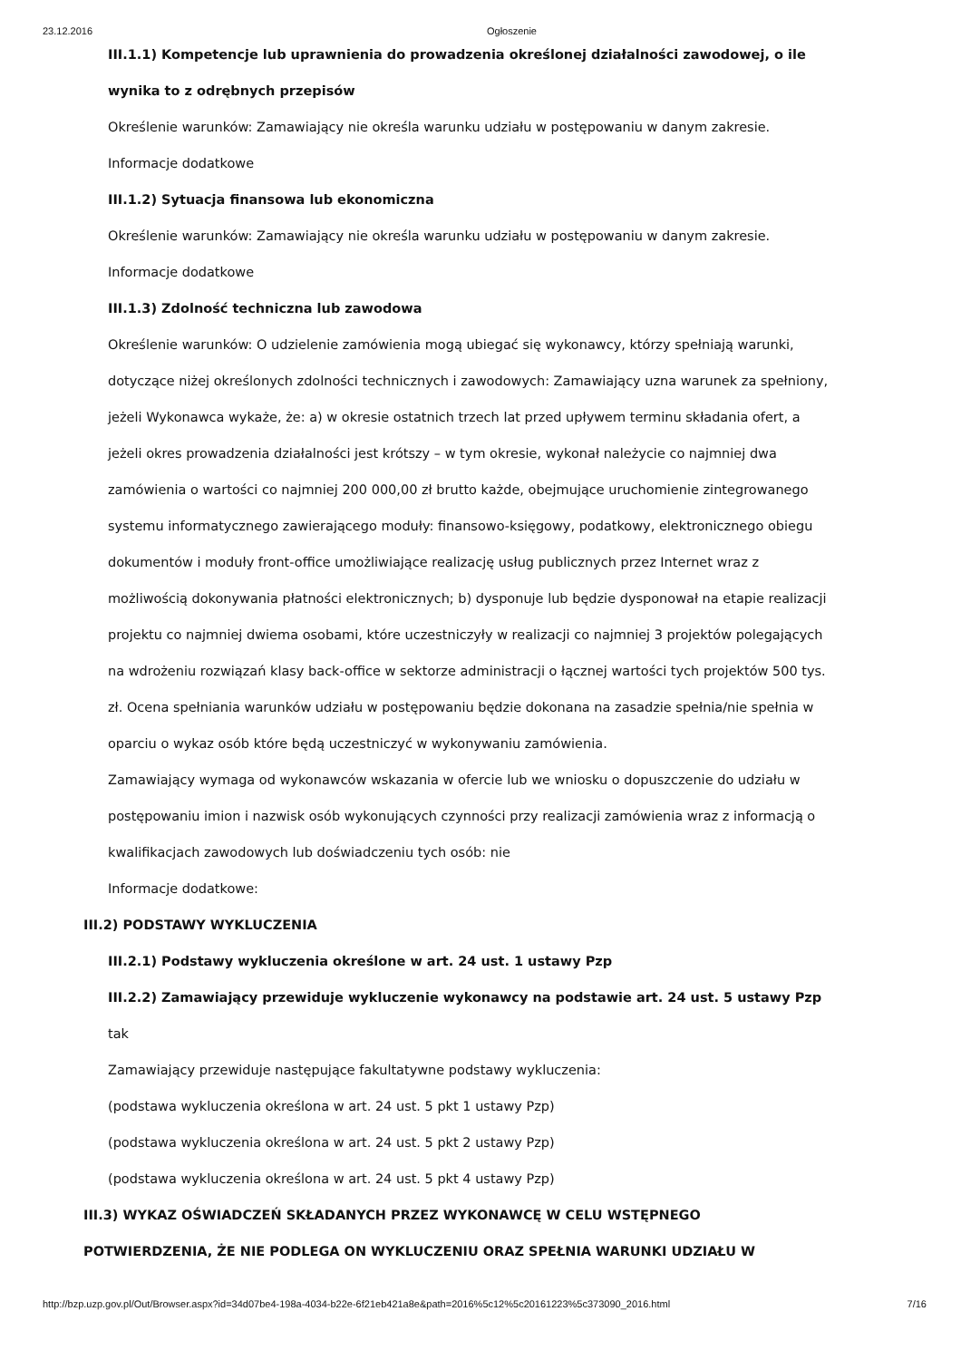23.12.2016 Ogłoszenie
III.1.1) Kompetencje lub uprawnienia do prowadzenia określonej działalności zawodowej, o ile wynika to z odrębnych przepisów
Określenie warunków: Zamawiający nie określa warunku udziału w postępowaniu w danym zakresie.
Informacje dodatkowe
III.1.2) Sytuacja finansowa lub ekonomiczna
Określenie warunków: Zamawiający nie określa warunku udziału w postępowaniu w danym zakresie.
Informacje dodatkowe
III.1.3) Zdolność techniczna lub zawodowa
Określenie warunków: O udzielenie zamówienia mogą ubiegać się wykonawcy, którzy spełniają warunki, dotyczące niżej określonych zdolności technicznych i zawodowych: Zamawiający uzna warunek za spełniony, jeżeli Wykonawca wykaże, że: a) w okresie ostatnich trzech lat przed upływem terminu składania ofert, a jeżeli okres prowadzenia działalności jest krótszy – w tym okresie, wykonał należycie co najmniej dwa zamówienia o wartości co najmniej 200 000,00 zł brutto każde, obejmujące uruchomienie zintegrowanego systemu informatycznego zawierającego moduły: finansowo-księgowy, podatkowy, elektronicznego obiegu dokumentów i moduły front-office umożliwiające realizację usług publicznych przez Internet wraz z możliwością dokonywania płatności elektronicznych; b) dysponuje lub będzie dysponował na etapie realizacji projektu co najmniej dwiema osobami, które uczestniczyły w realizacji co najmniej 3 projektów polegających na wdrożeniu rozwiązań klasy back-office w sektorze administracji o łącznej wartości tych projektów 500 tys. zł. Ocena spełniania warunków udziału w postępowaniu będzie dokonana na zasadzie spełnia/nie spełnia w oparciu o wykaz osób które będą uczestniczyć w wykonywaniu zamówienia.
Zamawiający wymaga od wykonawców wskazania w ofercie lub we wniosku o dopuszczenie do udziału w postępowaniu imion i nazwisk osób wykonujących czynności przy realizacji zamówienia wraz z informacją o kwalifikacjach zawodowych lub doświadczeniu tych osób: nie
Informacje dodatkowe:
III.2) PODSTAWY WYKLUCZENIA
III.2.1) Podstawy wykluczenia określone w art. 24 ust. 1 ustawy Pzp
III.2.2) Zamawiający przewiduje wykluczenie wykonawcy na podstawie art. 24 ust. 5 ustawy Pzp tak
Zamawiający przewiduje następujące fakultatywne podstawy wykluczenia:
(podstawa wykluczenia określona w art. 24 ust. 5 pkt 1 ustawy Pzp)
(podstawa wykluczenia określona w art. 24 ust. 5 pkt 2 ustawy Pzp)
(podstawa wykluczenia określona w art. 24 ust. 5 pkt 4 ustawy Pzp)
III.3) WYKAZ OŚWIADCZEŃ SKŁADANYCH PRZEZ WYKONAWCĘ W CELU WSTĘPNEGO POTWIERDZENIA, ŻE NIE PODLEGA ON WYKLUCZENIU ORAZ SPEŁNIA WARUNKI UDZIAŁU W
http://bzp.uzp.gov.pl/Out/Browser.aspx?id=34d07be4-198a-4034-b22e-6f21eb421a8e&path=2016%5c12%5c20161223%5c373090_2016.html 7/16